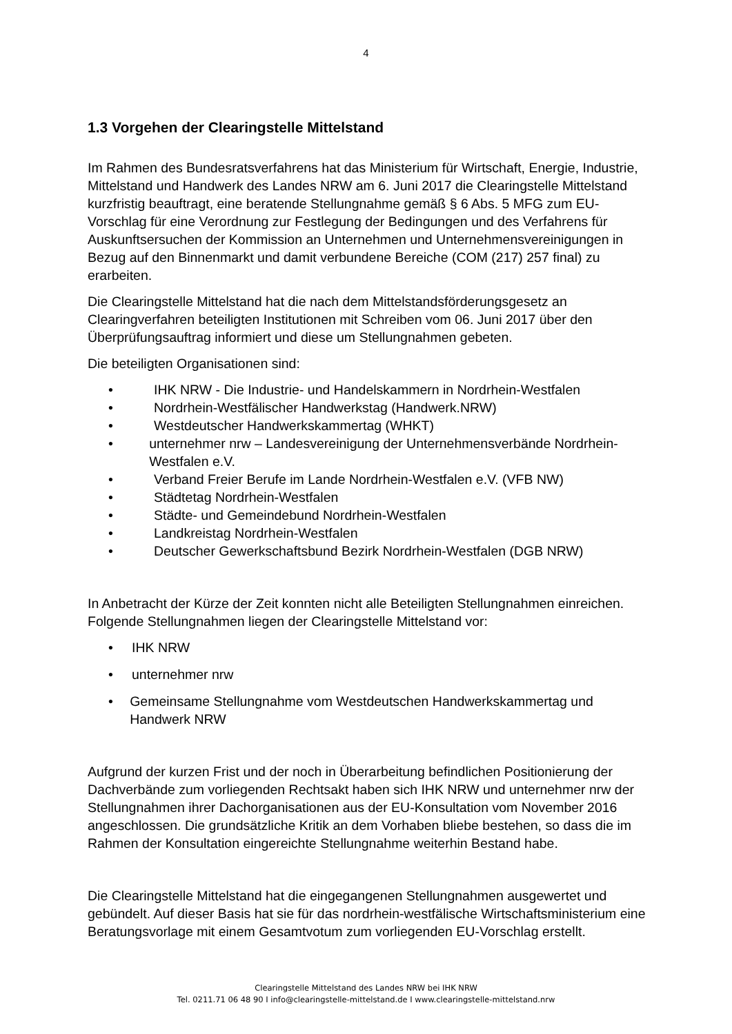4
1.3 Vorgehen der Clearingstelle Mittelstand
Im Rahmen des Bundesratsverfahrens hat das Ministerium für Wirtschaft, Energie, Industrie, Mittelstand und Handwerk des Landes NRW am 6. Juni 2017 die Clearingstelle Mittelstand kurzfristig beauftragt, eine beratende Stellungnahme gemäß § 6 Abs. 5 MFG zum EU-Vorschlag für eine Verordnung zur Festlegung der Bedingungen und des Verfahrens für Auskunftsersuchen der Kommission an Unternehmen und Unternehmensvereinigungen in Bezug auf den Binnenmarkt und damit verbundene Bereiche (COM (217) 257 final) zu erarbeiten.
Die Clearingstelle Mittelstand hat die nach dem Mittelstandsförderungsgesetz an Clearingverfahren beteiligten Institutionen mit Schreiben vom 06. Juni 2017 über den Überprüfungsauftrag informiert und diese um Stellungnahmen gebeten.
Die beteiligten Organisationen sind:
• IHK NRW - Die Industrie- und Handelskammern in Nordrhein-Westfalen
• Nordrhein-Westfälischer Handwerkstag (Handwerk.NRW)
• Westdeutscher Handwerkskammertag (WHKT)
• unternehmer nrw – Landesvereinigung der Unternehmensverbände Nordrhein-Westfalen e.V.
• Verband Freier Berufe im Lande Nordrhein-Westfalen e.V. (VFB NW)
• Städtetag Nordrhein-Westfalen
• Städte- und Gemeindebund Nordrhein-Westfalen
• Landkreistag Nordrhein-Westfalen
• Deutscher Gewerkschaftsbund Bezirk Nordrhein-Westfalen (DGB NRW)
In Anbetracht der Kürze der Zeit konnten nicht alle Beteiligten Stellungnahmen einreichen. Folgende Stellungnahmen liegen der Clearingstelle Mittelstand vor:
• IHK NRW
• unternehmer nrw
• Gemeinsame Stellungnahme vom Westdeutschen Handwerkskammertag und Handwerk NRW
Aufgrund der kurzen Frist und der noch in Überarbeitung befindlichen Positionierung der Dachverbände zum vorliegenden Rechtsakt haben sich IHK NRW und unternehmer nrw der Stellungnahmen ihrer Dachorganisationen aus der EU-Konsultation vom November 2016 angeschlossen. Die grundsätzliche Kritik an dem Vorhaben bliebe bestehen, so dass die im Rahmen der Konsultation eingereichte Stellungnahme weiterhin Bestand habe.
Die Clearingstelle Mittelstand hat die eingegangenen Stellungnahmen ausgewertet und gebündelt. Auf dieser Basis hat sie für das nordrhein-westfälische Wirtschaftsministerium eine Beratungsvorlage mit einem Gesamtvotum zum vorliegenden EU-Vorschlag erstellt.
Clearingstelle Mittelstand des Landes NRW bei IHK NRW
Tel. 0211.71 06 48 90 I info@clearingstelle-mittelstand.de I www.clearingstelle-mittelstand.nrw